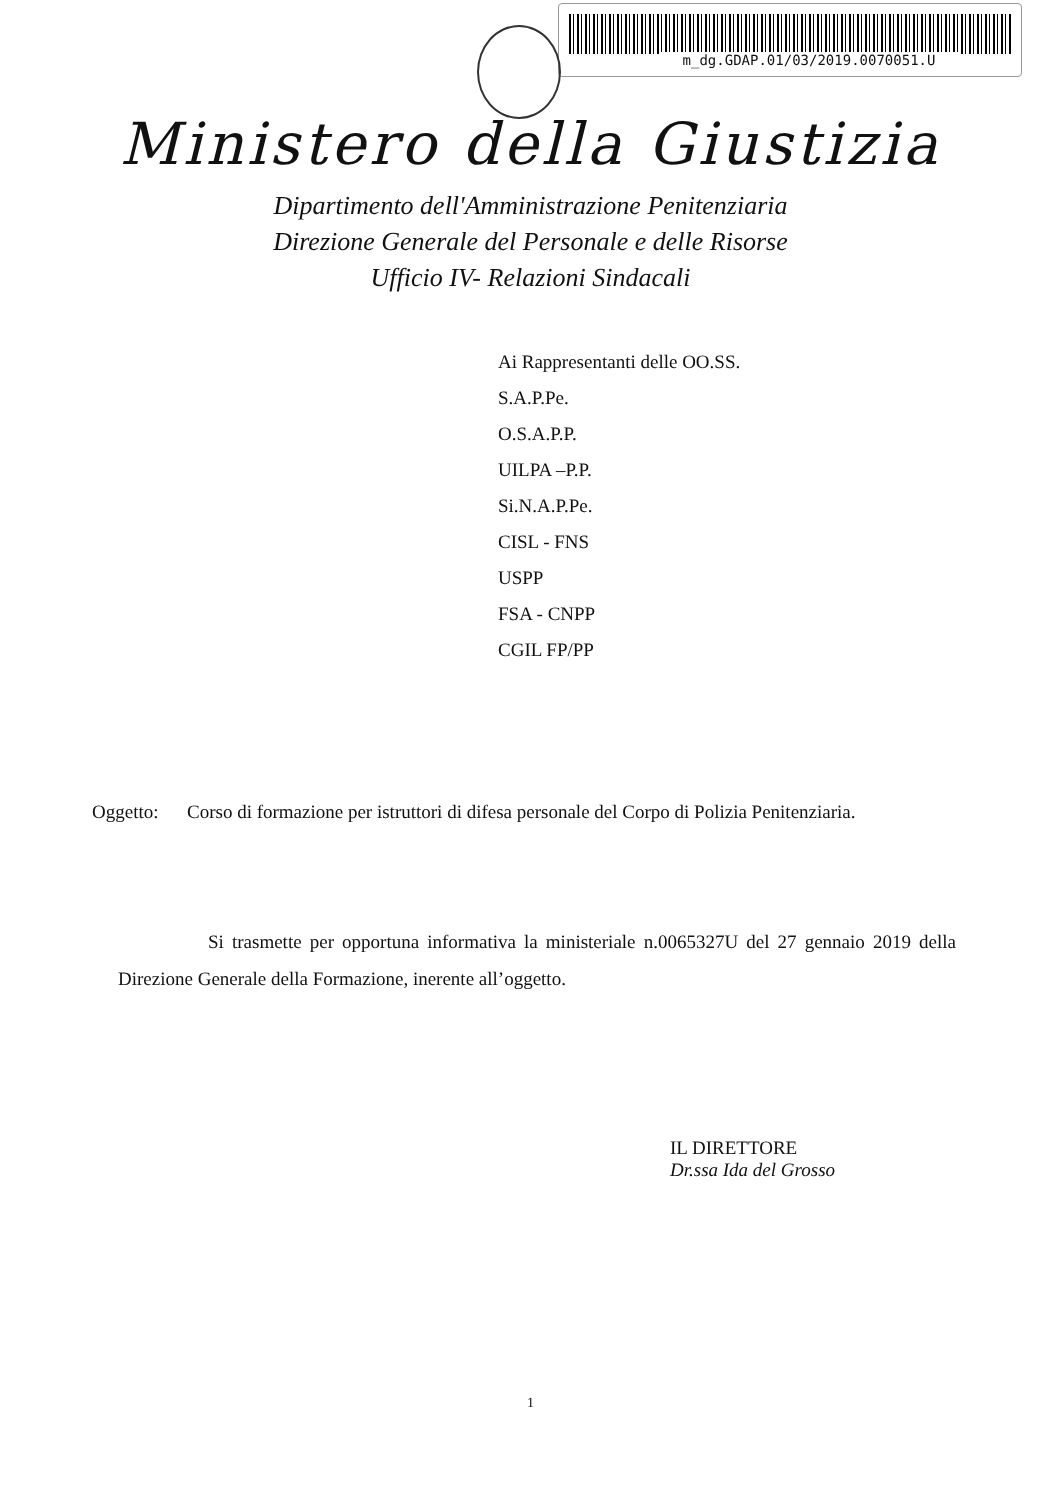m_dg.GDAP.01/03/2019.0070051.U
Ministero della Giustizia
Dipartimento dell'Amministrazione Penitenziaria
Direzione Generale del Personale e delle Risorse
Ufficio IV- Relazioni Sindacali
Ai Rappresentanti delle OO.SS.
S.A.P.Pe.
O.S.A.P.P.
UILPA –P.P.
Si.N.A.P.Pe.
CISL - FNS
USPP
FSA - CNPP
CGIL FP/PP
Oggetto: Corso di formazione per istruttori di difesa personale del Corpo di Polizia Penitenziaria.
Si trasmette per opportuna informativa la ministeriale n.0065327U del 27 gennaio 2019 della Direzione Generale della Formazione, inerente all’oggetto.
IL DIRETTORE
Dr.ssa Ida del Grosso
1